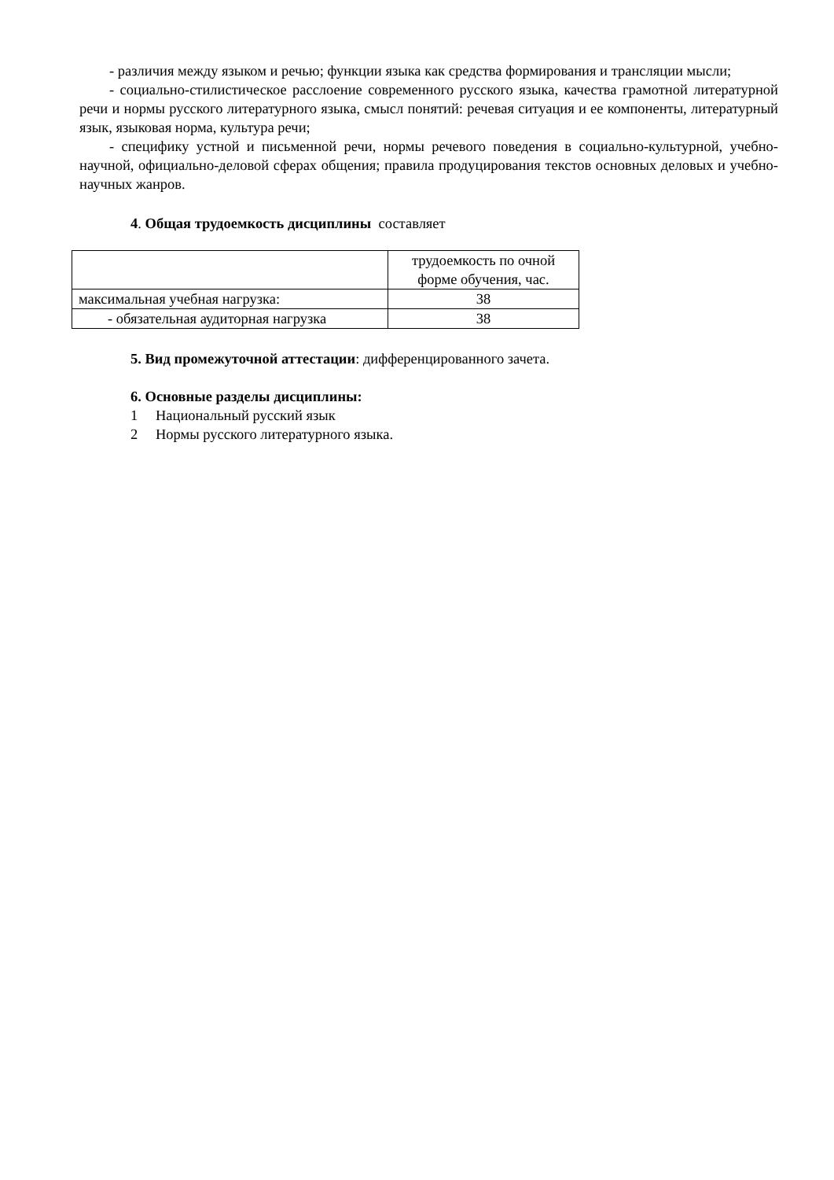- различия между языком и речью; функции языка как средства формирования и трансляции мысли;
- социально-стилистическое расслоение современного русского языка, качества грамотной литературной речи и нормы русского литературного языка, смысл понятий: речевая ситуация и ее компоненты, литературный язык, языковая норма, культура речи;
- специфику устной и письменной речи, нормы речевого поведения в социально-культурной, учебно-научной, официально-деловой сферах общения; правила продуцирования текстов основных деловых и учебно-научных жанров.
4. Общая трудоемкость дисциплины составляет
| | трудоемкость по очной форме обучения, час. |
| максимальная учебная нагрузка: | 38 |
| - обязательная аудиторная нагрузка | 38 |
5. Вид промежуточной аттестации: дифференцированного зачета.
6. Основные разделы дисциплины:
1 Национальный русский язык
2 Нормы русского литературного языка.